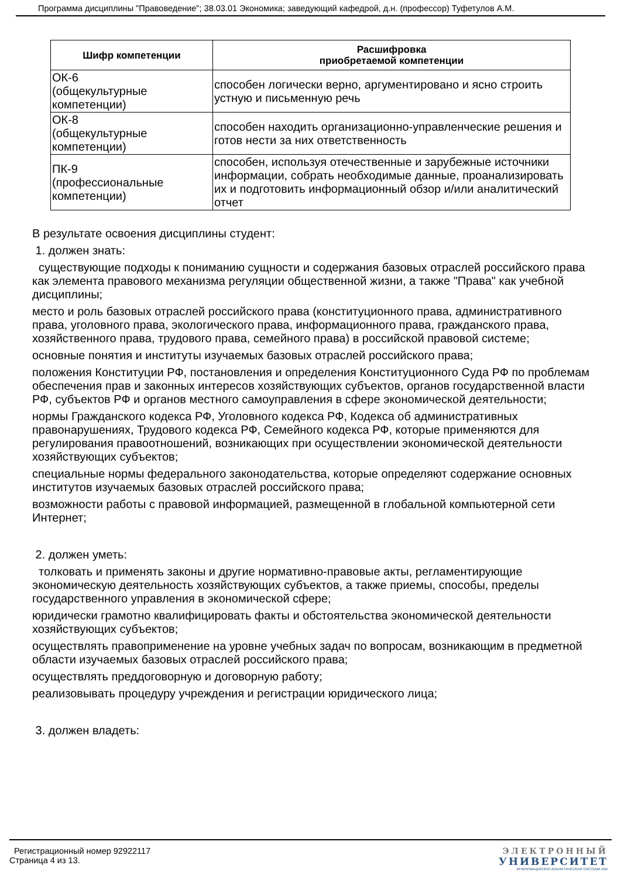Программа дисциплины "Правоведение"; 38.03.01 Экономика; заведующий кафедрой, д.н. (профессор) Туфетулов А.М.
| Шифр компетенции | Расшифровка приобретаемой компетенции |
| --- | --- |
| ОК-6 (общекультурные компетенции) | способен логически верно, аргументировано и ясно строить устную и письменную речь |
| ОК-8 (общекультурные компетенции) | способен находить организационно-управленческие решения и готов нести за них ответственность |
| ПК-9 (профессиональные компетенции) | способен, используя отечественные и зарубежные источники информации, собрать необходимые данные, проанализировать их и подготовить информационный обзор и/или аналитический отчет |
В результате освоения дисциплины студент:
1. должен знать:
существующие подходы к пониманию сущности и содержания базовых отраслей российского права как элемента правового механизма регуляции общественной жизни, а также "Права" как учебной дисциплины;
место и роль базовых отраслей российского права (конституционного права, административного права, уголовного права, экологического права, информационного права, гражданского права, хозяйственного права, трудового права, семейного права) в российской правовой системе;
основные понятия и институты изучаемых базовых отраслей российского права;
положения Конституции РФ, постановления и определения Конституционного Суда РФ по проблемам обеспечения прав и законных интересов хозяйствующих субъектов, органов государственной власти РФ, субъектов РФ и органов местного самоуправления в сфере экономической деятельности;
нормы Гражданского кодекса РФ, Уголовного кодекса РФ, Кодекса об административных правонарушениях, Трудового кодекса РФ, Семейного кодекса РФ, которые применяются для регулирования правоотношений, возникающих при осуществлении экономической деятельности хозяйствующих субъектов;
специальные нормы федерального законодательства, которые определяют содержание основных институтов изучаемых базовых отраслей российского права;
возможности работы с правовой информацией, размещенной в глобальной компьютерной сети Интернет;
2. должен уметь:
толковать и применять законы и другие нормативно-правовые акты, регламентирующие экономическую деятельность хозяйствующих субъектов, а также приемы, способы, пределы государственного управления в экономической сфере;
юридически грамотно квалифицировать факты и обстоятельства экономической деятельности хозяйствующих субъектов;
осуществлять правоприменение на уровне учебных задач по вопросам, возникающим в предметной области изучаемых базовых отраслей российского права;
осуществлять преддоговорную и договорную работу;
реализовывать процедуру учреждения и регистрации юридического лица;
3. должен владеть:
Регистрационный номер 92922117
Страница 4 из 13.
ЭЛЕКТРОННЫЙ
УНИВЕРСИТЕТ
ИНФОРМАЦИОННО-АНАЛИТИЧЕСКАЯ СИСТЕМА КФУ